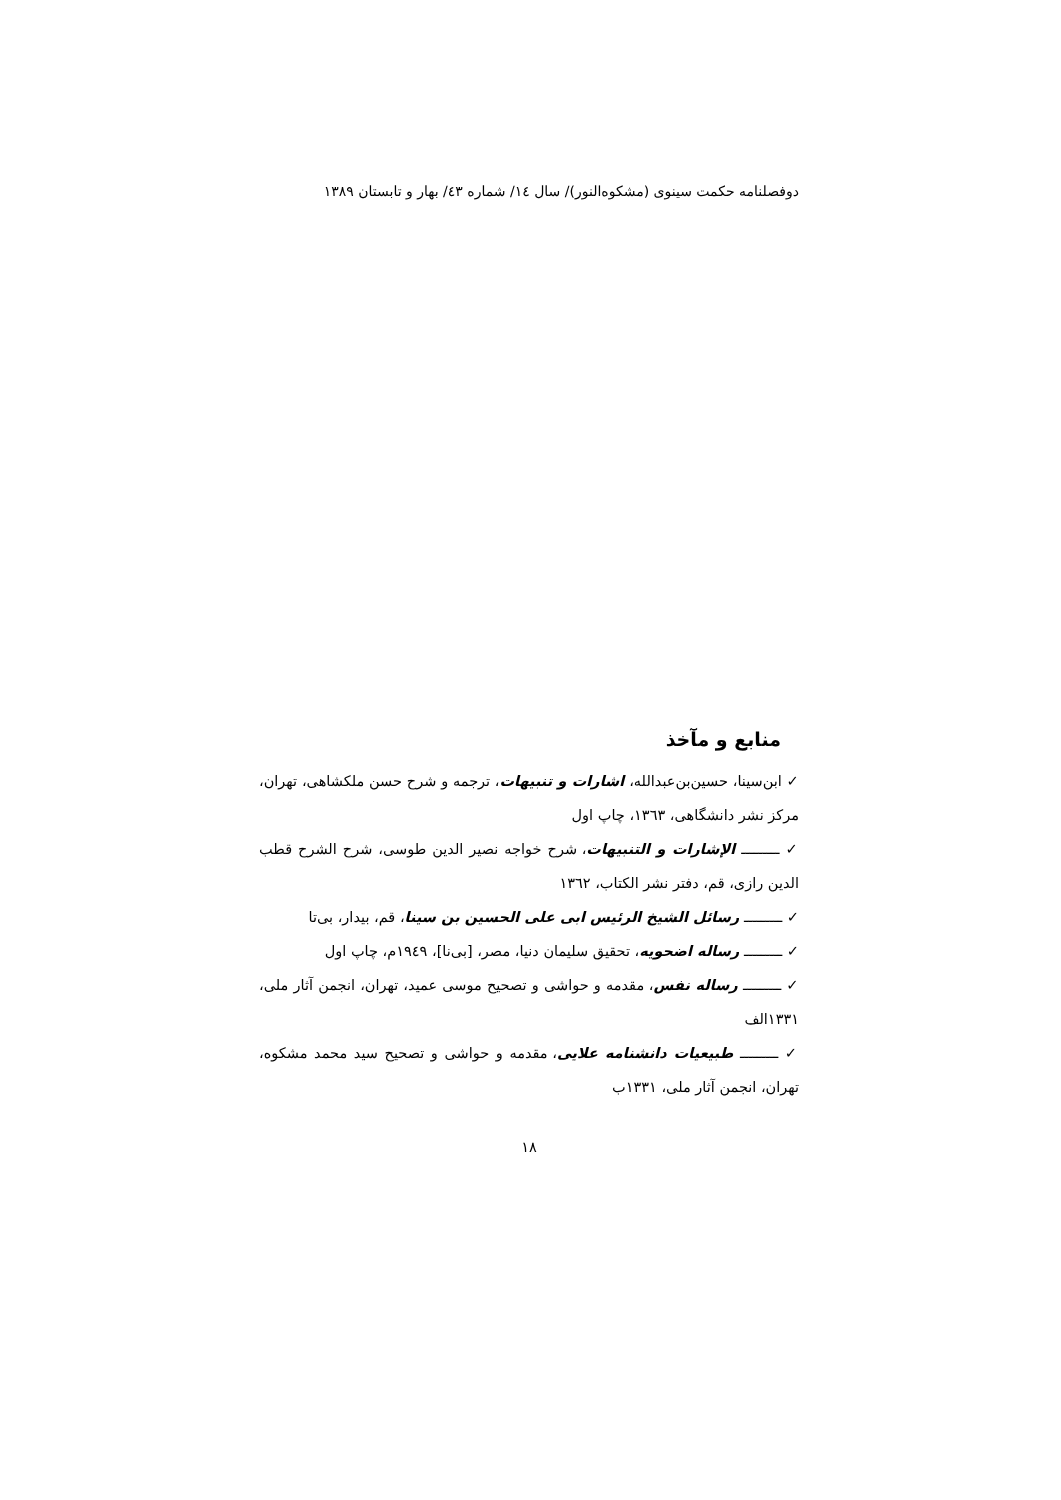دوفصلنامه حکمت سینوی (مشکوه‌النور)/ سال ١٤/ شماره ٤٣/ بهار و تابستان ١٣٨٩
منابع و مآخذ
✓ ابن‌سینا، حسین‌بن‌عبدالله، اشارات و تنبیهات، ترجمه و شرح حسن ملکشاهی، تهران، مرکز نشر دانشگاهی، ١٣٦٣، چاپ اول
✓ ـــــــــ الإشارات و التنبیهات، شرح خواجه نصیر الدین طوسی، شرح الشرح قطب الدین رازی، قم، دفتر نشر الکتاب، ١٣٦٢
✓ ـــــــــ رسائل الشیخ الرئیس ابی علی الحسین بن سینا، قم، بیدار، بی‌تا
✓ ـــــــــ رساله اضحویه، تحقیق سلیمان دنیا، مصر، [بی‌نا]، ١٩٤٩م، چاپ اول
✓ ـــــــــ رساله نفس، مقدمه و حواشی و تصحیح موسی عمید، تهران، انجمن آثار ملی، ١٣٣١الف
✓ ـــــــــ طبیعیات دانشنامه علایی، مقدمه و حواشی و تصحیح سید محمد مشکوه، تهران، انجمن آثار ملی، ١٣٣١ب
١٨